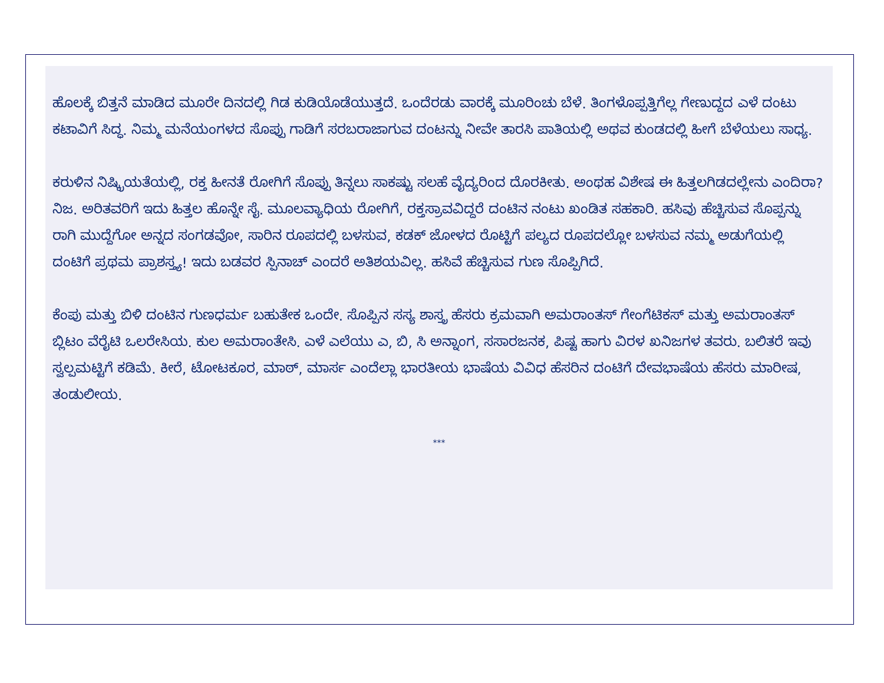ಹೊಲಕ್ಕೆ ಬಿತ್ತನೆ ಮಾಡಿದ ಮೂರೇ ದಿನದಲ್ಲಿ ಗಿಡ ಕುಡಿಯೊಡೆಯುತ್ತದೆ. ಒಂದೆರಡು ವಾರಕ್ಕೆ ಮೂರಿಂಚು ಬೆಳೆ. ತಿಂಗಳೊಪ್ಪತ್ತಿಗೆಲ್ಲ ಗೇಣುದ್ದದ ಎಳೆ ದಂಟು ಕಟಾವಿಗೆ ಸಿದ್ಧ. ನಿಮ್ಮ ಮನೆಯಂಗಳದ ಸೊಪ್ಪು ಗಾಡಿಗೆ ಸರಬರಾಜಾಗುವ ದಂಟನ್ನು ನೀವೇ ತಾರಸಿ ಪಾತಿಯಲ್ಲಿ ಅಥವ ಕುಂಡದಲ್ಲಿ ಹೀಗೆ ಬೆಳೆಯಲು ಸಾಧ್ಯ.
ಕರುಳಿನ ನಿಷ್ಕ್ರಿಯತೆಯಲ್ಲಿ, ರಕ್ತ ಹೀನತೆ ರೋಗಿಗೆ ಸೊಪ್ಪು ತಿನ್ನಲು ಸಾಕಷ್ಟು ಸಲಹೆ ವೈದ್ಯರಿಂದ ದೊರಕೀತು. ಅಂಥಹ ವಿಶೇಷ ಈ ಹಿತ್ತಲಗಿಡದಲ್ಲೇನು ಎಂದಿರಾ? ನಿಜ. ಅರಿತವರಿಗೆ ಇದು ಹಿತ್ತಲ ಹೊನ್ನೇ ಸೈ. ಮೂಲವ್ಯಾಧಿಯ ರೋಗಿಗೆ, ರಕ್ತಸ್ರಾವವಿದ್ದರೆ ದಂಟಿನ ನಂಟು ಖಂಡಿತ ಸಹಕಾರಿ. ಹಸಿವು ಹೆಚ್ಚಿಸುವ ಸೊಪ್ಪನ್ನು ರಾಗಿ ಮುದ್ದೆಗೋ ಅನ್ನದ ಸಂಗಡವೋ, ಸಾರಿನ ರೂಪದಲ್ಲಿ ಬಳಸುವ, ಕಡಕ್ ಜೋಳದ ರೊಟ್ಟಿಗೆ ಪಲ್ಯದ ರೂಪದಲ್ಲೋ ಬಳಸುವ ನಮ್ಮ ಅಡುಗೆಯಲ್ಲಿ ದಂಟಿಗೆ ಪ್ರಥಮ ಪ್ರಾಶಸ್ತ್ಯ! ಇದು ಬಡವರ ಸ್ಪಿನಾಚ್ ಎಂದರೆ ಅತಿಶಯವಿಲ್ಲ. ಹಸಿವೆ ಹೆಚ್ಚಿಸುವ ಗುಣ ಸೊಪ್ಪಿಗಿದೆ.
ಕೆಂಪು ಮತ್ತು ಬಿಳಿ ದಂಟಿನ ಗುಣಧರ್ಮ ಬಹುತೇಕ ಒಂದೇ. ಸೊಪ್ಪಿನ ಸಸ್ಯ ಶಾಸ್ತ್ರ ಹೆಸರು ಕ್ರಮವಾಗಿ ಅಮರಾಂತಸ್ ಗೇಂಗೆಟಿಕಸ್ ಮತ್ತು ಅಮರಾಂತಸ್ ಬ್ಲಿಟಂ ವೆರೈಟಿ ಒಲರೇಸಿಯ. ಕುಲ ಅಮರಾಂತೇಸಿ. ಎಳೆ ಎಲೆಯು ಎ, ಬಿ, ಸಿ ಅನ್ನಾಂಗ, ಸಸಾರಜನಕ, ಪಿಷ್ಟ ಹಾಗು ವಿರಳ ಖನಿಜಗಳ ತವರು. ಬಲಿತರೆ ಇವು ಸ್ವಲ್ಪಮಟ್ಟಿಗೆ ಕಡಿಮೆ. ಕೀರೆ, ಟೋಟಕೂರ, ಮಾಠ್, ಮಾರ್ಸ ಎಂದೆಲ್ಲಾ ಭಾರತೀಯ ಭಾಷೆಯ ವಿವಿಧ ಹೆಸರಿನ ದಂಟಿಗೆ ದೇವಭಾಷೆಯ ಹೆಸರು ಮಾರೀಷ, ತಂಡುಲೀಯ.
***